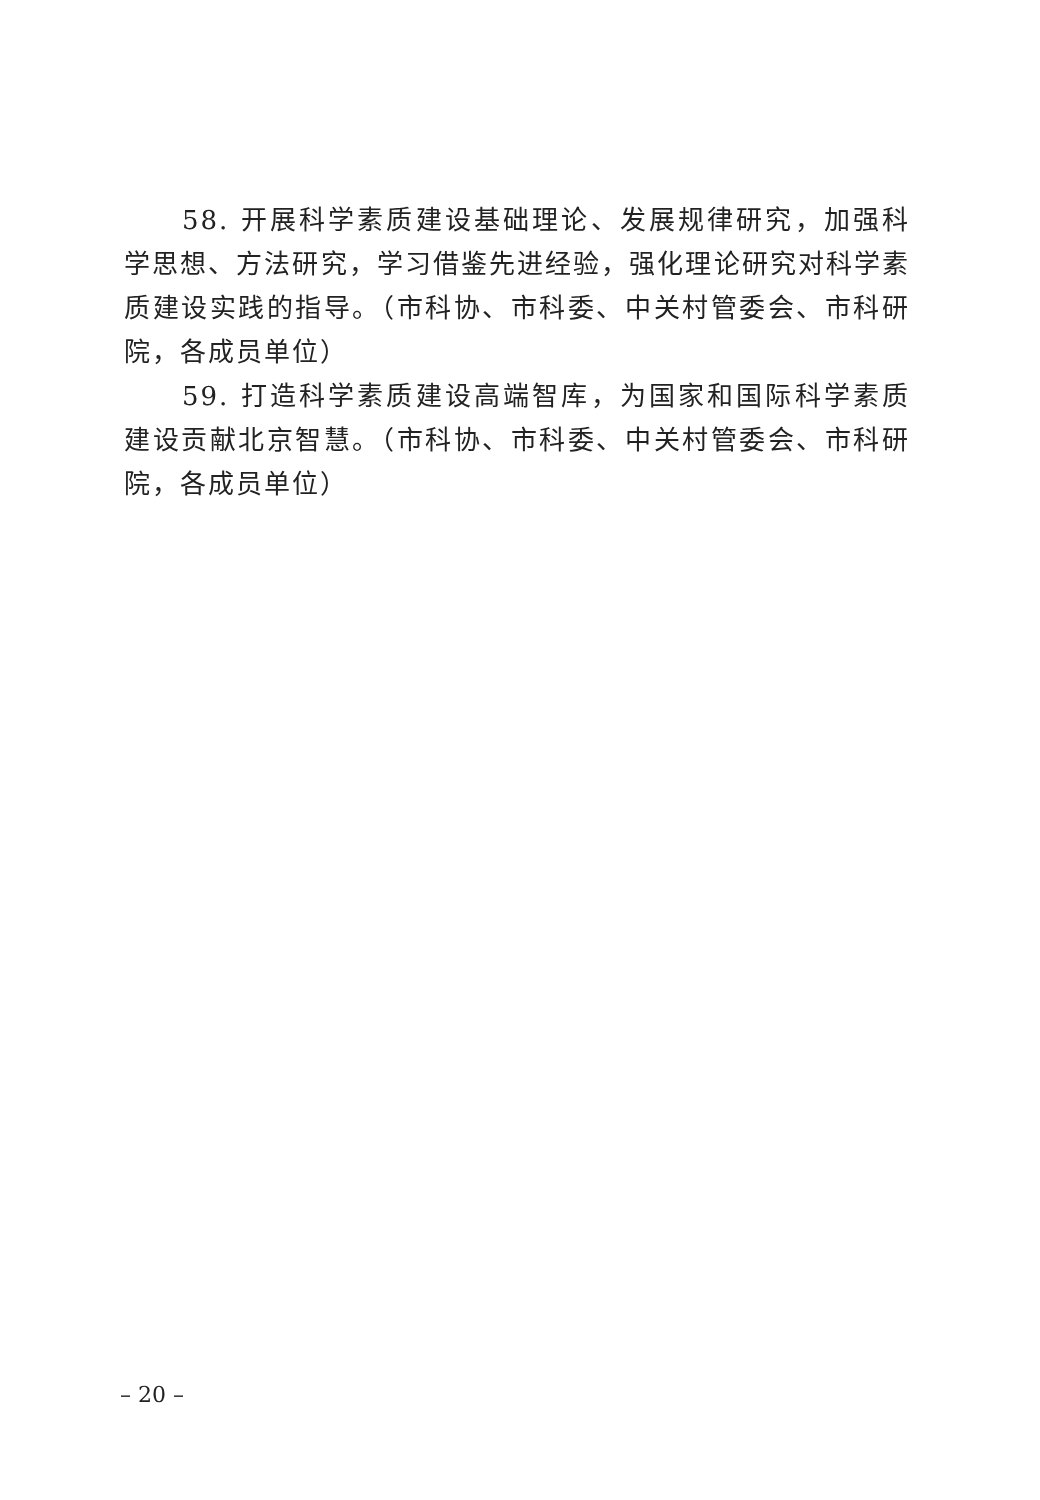58. 开展科学素质建设基础理论、发展规律研究，加强科学思想、方法研究，学习借鉴先进经验，强化理论研究对科学素质建设实践的指导。（市科协、市科委、中关村管委会、市科研院，各成员单位）
59. 打造科学素质建设高端智库，为国家和国际科学素质建设贡献北京智慧。（市科协、市科委、中关村管委会、市科研院，各成员单位）
– 20 –